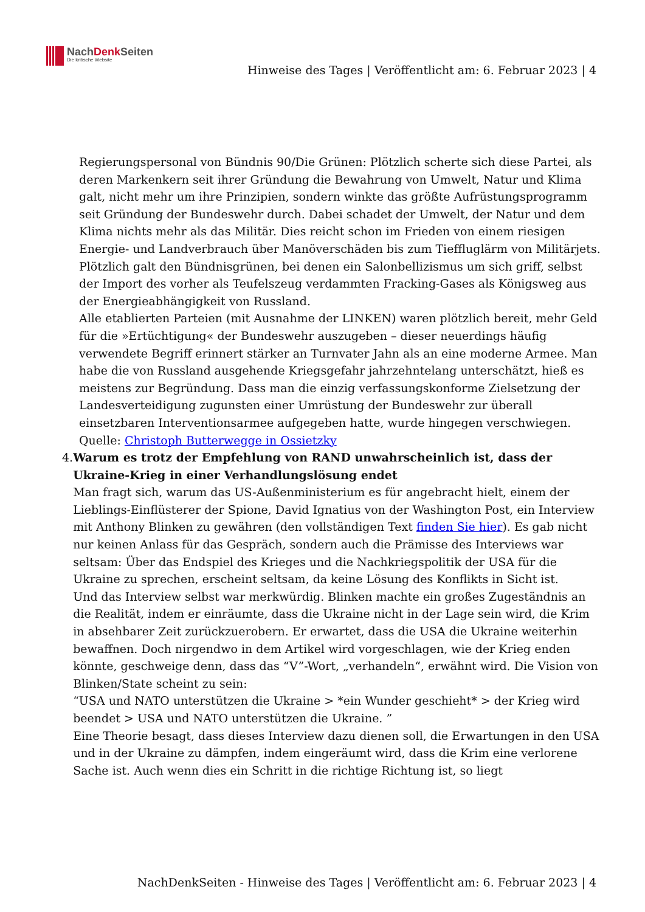NachDenk Seiten
Die kritische Website
Hinweise des Tages | Veröffentlicht am: 6. Februar 2023 | 4
Regierungspersonal von Bündnis 90/Die Grünen: Plötzlich scherte sich diese Partei, als deren Markenkern seit ihrer Gründung die Bewahrung von Umwelt, Natur und Klima galt, nicht mehr um ihre Prinzipien, sondern winkte das größte Aufrüstungsprogramm seit Gründung der Bundeswehr durch. Dabei schadet der Umwelt, der Natur und dem Klima nichts mehr als das Militär. Dies reicht schon im Frieden von einem riesigen Energie- und Landverbrauch über Manöverschäden bis zum Tieffluglärm von Militärjets. Plötzlich galt den Bündnisgrünen, bei denen ein Salonbellizismus um sich griff, selbst der Import des vorher als Teufelszeug verdammten Fracking-Gases als Königsweg aus der Energieabhängigkeit von Russland.
Alle etablierten Parteien (mit Ausnahme der LINKEN) waren plötzlich bereit, mehr Geld für die »Ertüchtigung« der Bundeswehr auszugeben – dieser neuerdings häufig verwendete Begriff erinnert stärker an Turnvater Jahn als an eine moderne Armee. Man habe die von Russland ausgehende Kriegsgefahr jahrzehntelang unterschätzt, hieß es meistens zur Begründung. Dass man die einzig verfassungskonforme Zielsetzung der Landesverteidigung zugunsten einer Umrüstung der Bundeswehr zur überall einsetzbaren Interventionsarmee aufgegeben hatte, wurde hingegen verschwiegen.
Quelle: Christoph Butterwegge in Ossietzky
4. Warum es trotz der Empfehlung von RAND unwahrscheinlich ist, dass der Ukraine-Krieg in einer Verhandlungslösung endet
Man fragt sich, warum das US-Außenministerium es für angebracht hielt, einem der Lieblings-Einflüsterer der Spione, David Ignatius von der Washington Post, ein Interview mit Anthony Blinken zu gewähren (den vollständigen Text finden Sie hier). Es gab nicht nur keinen Anlass für das Gespräch, sondern auch die Prämisse des Interviews war seltsam: Über das Endspiel des Krieges und die Nachkriegspolitik der USA für die Ukraine zu sprechen, erscheint seltsam, da keine Lösung des Konflikts in Sicht ist.
Und das Interview selbst war merkwürdig. Blinken machte ein großes Zugeständnis an die Realität, indem er einräumte, dass die Ukraine nicht in der Lage sein wird, die Krim in absehbarer Zeit zurückzuerobern. Er erwartet, dass die USA die Ukraine weiterhin bewaffnen. Doch nirgendwo in dem Artikel wird vorgeschlagen, wie der Krieg enden könnte, geschweige denn, dass das “V”-Wort, „verhandeln“, erwähnt wird. Die Vision von Blinken/State scheint zu sein:
“USA und NATO unterstützen die Ukraine > *ein Wunder geschieht* > der Krieg wird beendet > USA und NATO unterstützen die Ukraine. ”
Eine Theorie besagt, dass dieses Interview dazu dienen soll, die Erwartungen in den USA und in der Ukraine zu dämpfen, indem eingeräumt wird, dass die Krim eine verlorene Sache ist. Auch wenn dies ein Schritt in die richtige Richtung ist, so liegt
NachDenkSeiten - Hinweise des Tages | Veröffentlicht am: 6. Februar 2023 | 4